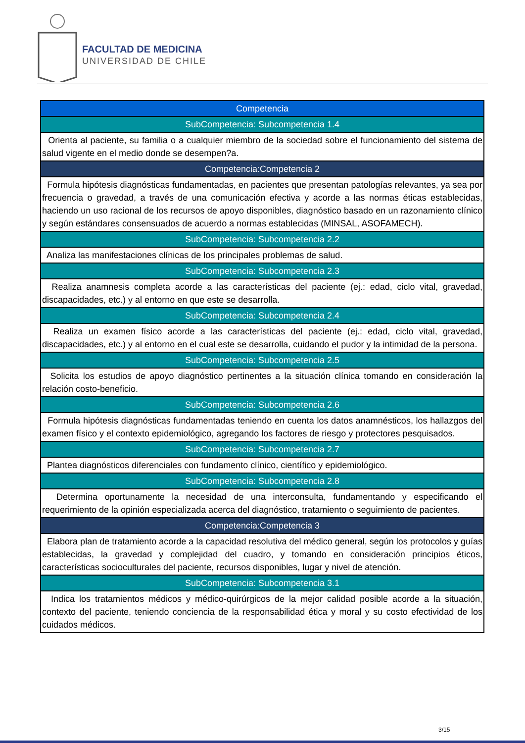FACULTAD DE MEDICINA
UNIVERSIDAD DE CHILE
| Competencia |
| SubCompetencia: Subcompetencia 1.4 |
| Orienta al paciente, su familia o a cualquier miembro de la sociedad sobre el funcionamiento del sistema de salud vigente en el medio donde se desempen?a. |
| Competencia:Competencia 2 |
| Formula hipótesis diagnósticas fundamentadas, en pacientes que presentan patologías relevantes, ya sea por frecuencia o gravedad, a través de una comunicación efectiva y acorde a las normas éticas establecidas, haciendo un uso racional de los recursos de apoyo disponibles, diagnóstico basado en un razonamiento clínico y según estándares consensuados de acuerdo a normas establecidas (MINSAL, ASOFAMECH). |
| SubCompetencia: Subcompetencia 2.2 |
| Analiza las manifestaciones clínicas de los principales problemas de salud. |
| SubCompetencia: Subcompetencia 2.3 |
| Realiza anamnesis completa acorde a las características del paciente (ej.: edad, ciclo vital, gravedad, discapacidades, etc.) y al entorno en que este se desarrolla. |
| SubCompetencia: Subcompetencia 2.4 |
| Realiza un examen físico acorde a las características del paciente (ej.: edad, ciclo vital, gravedad, discapacidades, etc.) y al entorno en el cual este se desarrolla, cuidando el pudor y la intimidad de la persona. |
| SubCompetencia: Subcompetencia 2.5 |
| Solicita los estudios de apoyo diagnóstico pertinentes a la situación clínica tomando en consideración la relación costo-beneficio. |
| SubCompetencia: Subcompetencia 2.6 |
| Formula hipótesis diagnósticas fundamentadas teniendo en cuenta los datos anamnésticos, los hallazgos del examen físico y el contexto epidemiológico, agregando los factores de riesgo y protectores pesquisados. |
| SubCompetencia: Subcompetencia 2.7 |
| Plantea diagnósticos diferenciales con fundamento clínico, científico y epidemiológico. |
| SubCompetencia: Subcompetencia 2.8 |
| Determina oportunamente la necesidad de una interconsulta, fundamentando y especificando el requerimiento de la opinión especializada acerca del diagnóstico, tratamiento o seguimiento de pacientes. |
| Competencia:Competencia 3 |
| Elabora plan de tratamiento acorde a la capacidad resolutiva del médico general, según los protocolos y guías establecidas, la gravedad y complejidad del cuadro, y tomando en consideración principios éticos, características socioculturales del paciente, recursos disponibles, lugar y nivel de atención. |
| SubCompetencia: Subcompetencia 3.1 |
| Indica los tratamientos médicos y médico-quirúrgicos de la mejor calidad posible acorde a la situación, contexto del paciente, teniendo conciencia de la responsabilidad ética y moral y su costo efectividad de los cuidados médicos. |
3/15